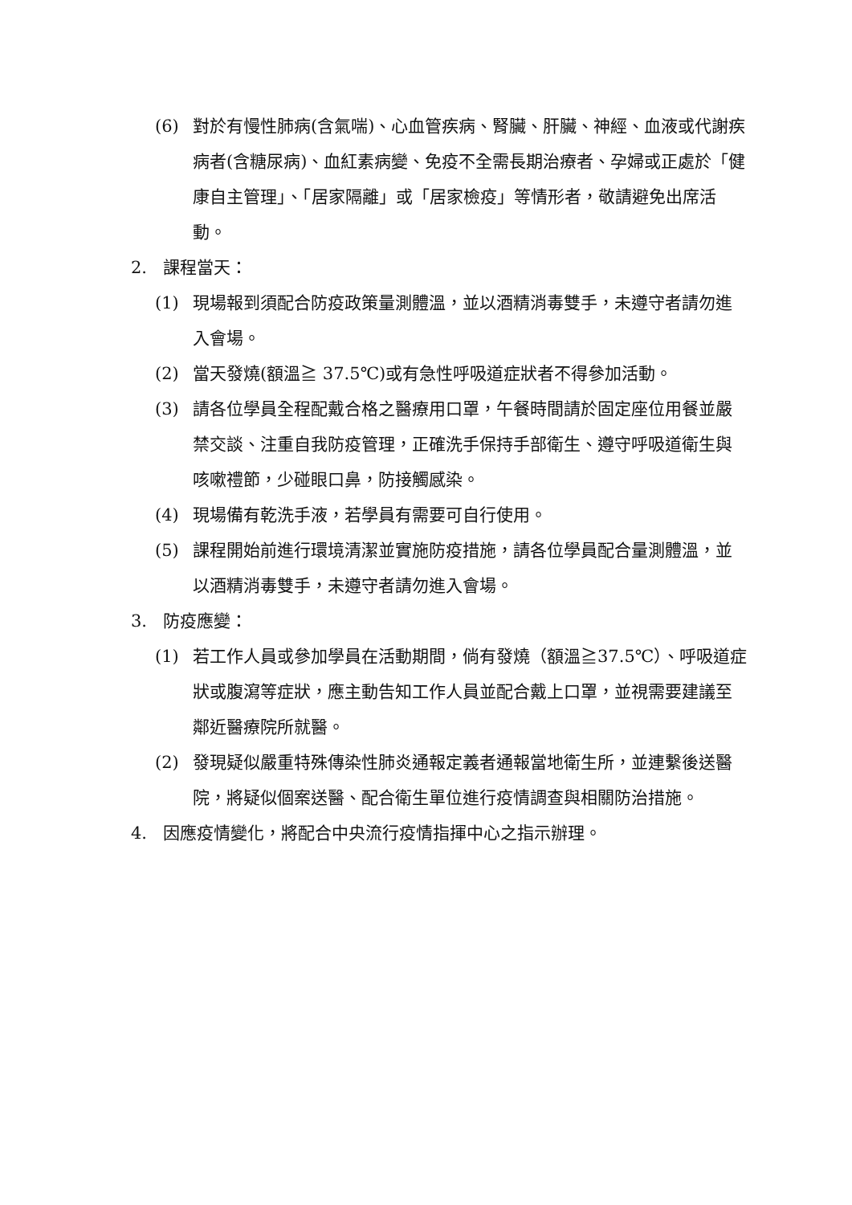(6) 對於有慢性肺病(含氣喘)、心血管疾病、腎臟、肝臟、神經、血液或代謝疾病者(含糖尿病)、血紅素病變、免疫不全需長期治療者、孕婦或正處於「健康自主管理」、「居家隔離」或「居家檢疫」等情形者，敬請避免出席活動。
2. 課程當天：
(1) 現場報到須配合防疫政策量測體溫，並以酒精消毒雙手，未遵守者請勿進入會場。
(2) 當天發燒(額溫≧ 37.5℃)或有急性呼吸道症狀者不得參加活動。
(3) 請各位學員全程配戴合格之醫療用口罩，午餐時間請於固定座位用餐並嚴禁交談、注重自我防疫管理，正確洗手保持手部衛生、遵守呼吸道衛生與咳嗽禮節，少碰眼口鼻，防接觸感染。
(4) 現場備有乾洗手液，若學員有需要可自行使用。
(5) 課程開始前進行環境清潔並實施防疫措施，請各位學員配合量測體溫，並以酒精消毒雙手，未遵守者請勿進入會場。
3. 防疫應變：
(1) 若工作人員或參加學員在活動期間，倘有發燒（額溫≧37.5℃）、呼吸道症狀或腹瀉等症狀，應主動告知工作人員並配合戴上口罩，並視需要建議至鄰近醫療院所就醫。
(2) 發現疑似嚴重特殊傳染性肺炎通報定義者通報當地衛生所，並連繫後送醫院，將疑似個案送醫、配合衛生單位進行疫情調查與相關防治措施。
4. 因應疫情變化，將配合中央流行疫情指揮中心之指示辦理。